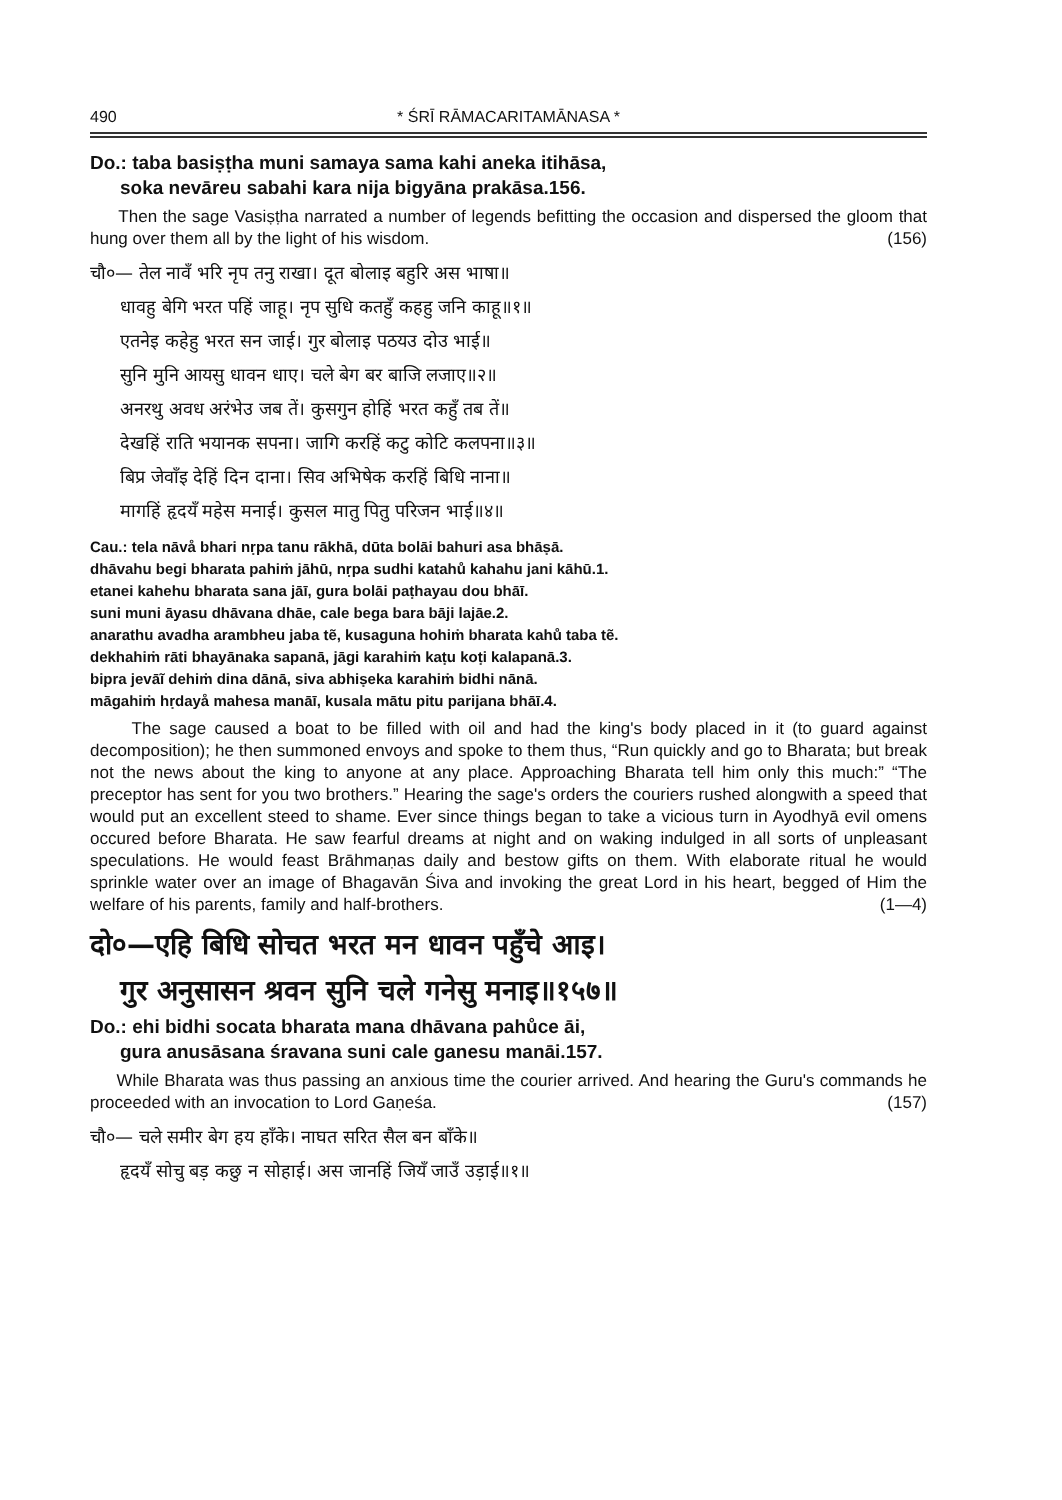490 * ŚRĪ RĀMACARITAMĀNASA *
Do.: taba basiṣṭha muni samaya sama kahi aneka itihāsa,
soka nevāreu sabahi kara nija bigyāna prakāsa.156.
Then the sage Vasiṣṭha narrated a number of legends befitting the occasion and dispersed the gloom that hung over them all by the light of his wisdom. (156)
चौ०— तेल नावँ भरि नृप तनु राखा। दूत बोलाइ बहुरि अस भाषा॥
धावहु बेगि भरत पहिं जाहू। नृप सुधि कतहुँ कहहु जनि काहू॥१॥
एतनेइ कहेहु भरत सन जाई। गुर बोलाइ पठयउ दोउ भाई॥
सुनि मुनि आयसु धावन धाए। चले बेग बर बाजि लजाए॥२॥
अनरथु अवध अरंभेउ जब तें। कुसगुन होहिं भरत कहुँ तब तें॥
देखहिं राति भयानक सपना। जागि करहिं कटु कोटि कलपना॥३॥
बिप्र जेवाँइ देहिं दिन दाना। सिव अभिषेक करहिं बिधि नाना॥
मागहिं हृदयँ महेस मनाई। कुसल मातु पितु परिजन भाई॥४॥
Cau.: tela nāvå bhari nṛpa tanu rākhā, dūta bolāi bahuri asa bhāṣā.
dhāvahu begi bharata pahiṁ jāhū, nṛpa sudhi katahů kahahu jani kāhū.1.
etanei kahehu bharata sana jāī, gura bolāi paṭhayau dou bhāī.
suni muni āyasu dhāvana dhāe, cale bega bara bāji lajāe.2.
anarathu avadha arambheu jaba tẽ, kusaguna hohiṁ bharata kahů taba tẽ.
dekhahiṁ rāti bhayānaka sapanā, jāgi karahiṁ kaṭu koṭi kalapanā.3.
bipra jevāĩ dehiṁ dina dānā, siva abhiṣeka karahiṁ bidhi nānā.
māgahiṁ hṛdayå mahesa manāī, kusala mātu pitu parijana bhāī.4.
The sage caused a boat to be filled with oil and had the king's body placed in it (to guard against decomposition); he then summoned envoys and spoke to them thus, “Run quickly and go to Bharata; but break not the news about the king to anyone at any place. Approaching Bharata tell him only this much:” “The preceptor has sent for you two brothers.” Hearing the sage's orders the couriers rushed alongwith a speed that would put an excellent steed to shame. Ever since things began to take a vicious turn in Ayodhyā evil omens occured before Bharata. He saw fearful dreams at night and on waking indulged in all sorts of unpleasant speculations. He would feast Brāhmaṇas daily and bestow gifts on them. With elaborate ritual he would sprinkle water over an image of Bhagavān Śiva and invoking the great Lord in his heart, begged of Him the welfare of his parents, family and half-brothers. (1—4)
दो०—एहि बिधि सोचत भरत मन धावन पहुँचे आइ।
गुर अनुसासन श्रवन सुनि चले गनेसु मनाइ॥१५७॥
Do.: ehi bidhi socata bharata mana dhāvana pahůce āi,
gura anusāsana śravana suni cale ganesu manāi.157.
While Bharata was thus passing an anxious time the courier arrived. And hearing the Guru's commands he proceeded with an invocation to Lord Gaṇeśa. (157)
चौ०— चले समीर बेग हय हाँके। नाघत सरित सैल बन बाँके॥
हृदयँ सोचु बड़ कछु न सोहाई। अस जानहिं जियँ जाउँ उड़ाई॥१॥